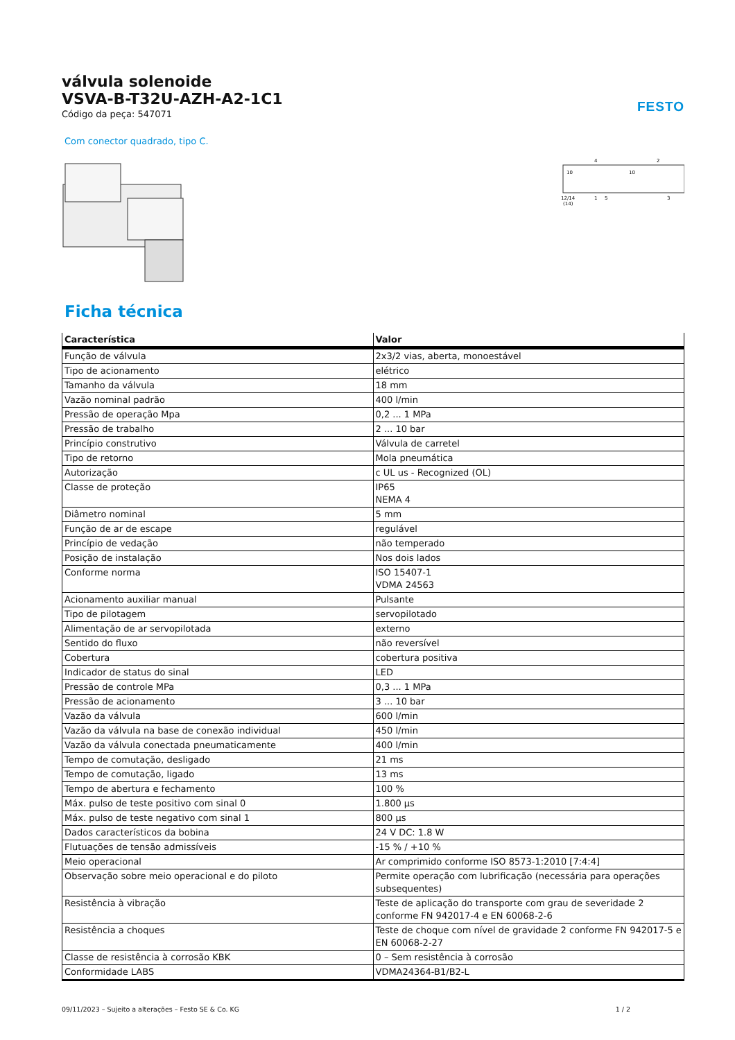FESTO
válvula solenoide
VSVA-B-T32U-AZH-A2-1C1
Código da peça: 547071
Com conector quadrado, tipo C.
12/14
(14)
4
2
1
5
3
10
10
Ficha técnica
| Característica | Valor |
| --- | --- |
| Função de válvula | 2x3/2 vias, aberta, monoestável |
| Tipo de acionamento | elétrico |
| Tamanho da válvula | 18 mm |
| Vazão nominal padrão | 400 l/min |
| Pressão de operação Mpa | 0,2 ... 1 MPa |
| Pressão de trabalho | 2 ... 10 bar |
| Princípio construtivo | Válvula de carretel |
| Tipo de retorno | Mola pneumática |
| Autorização | c UL us - Recognized (OL) |
| Classe de proteção | IP65 NEMA 4 |
| Diâmetro nominal | 5 mm |
| Função de ar de escape | regulável |
| Princípio de vedação | não temperado |
| Posição de instalação | Nos dois lados |
| Conforme norma | ISO 15407-1 VDMA 24563 |
| Acionamento auxiliar manual | Pulsante |
| Tipo de pilotagem | servopilotado |
| Alimentação de ar servopilotada | externo |
| Sentido do fluxo | não reversível |
| Cobertura | cobertura positiva |
| Indicador de status do sinal | LED |
| Pressão de controle MPa | 0,3 ... 1 MPa |
| Pressão de acionamento | 3 ... 10 bar |
| Vazão da válvula | 600 l/min |
| Vazão da válvula na base de conexão individual | 450 l/min |
| Vazão da válvula conectada pneumaticamente | 400 l/min |
| Tempo de comutação, desligado | 21 ms |
| Tempo de comutação, ligado | 13 ms |
| Tempo de abertura e fechamento | 100 % |
| Máx. pulso de teste positivo com sinal 0 | 1.800 µs |
| Máx. pulso de teste negativo com sinal 1 | 800 µs |
| Dados característicos da bobina | 24 V DC: 1.8 W |
| Flutuações de tensão admissíveis | -15 % / +10 % |
| Meio operacional | Ar comprimido conforme ISO 8573-1:2010 [7:4:4] |
| Observação sobre meio operacional e do piloto | Permite operação com lubrificação (necessária para operações subsequentes) |
| Resistência à vibração | Teste de aplicação do transporte com grau de severidade 2 conforme FN 942017-4 e EN 60068-2-6 |
| Resistência a choques | Teste de choque com nível de gravidade 2 conforme FN 942017-5 e EN 60068-2-27 |
| Classe de resistência à corrosão KBK | 0 – Sem resistência à corrosão |
| Conformidade LABS | VDMA24364-B1/B2-L |
09/11/2023 – Sujeito a alterações – Festo SE & Co. KG 1 / 2